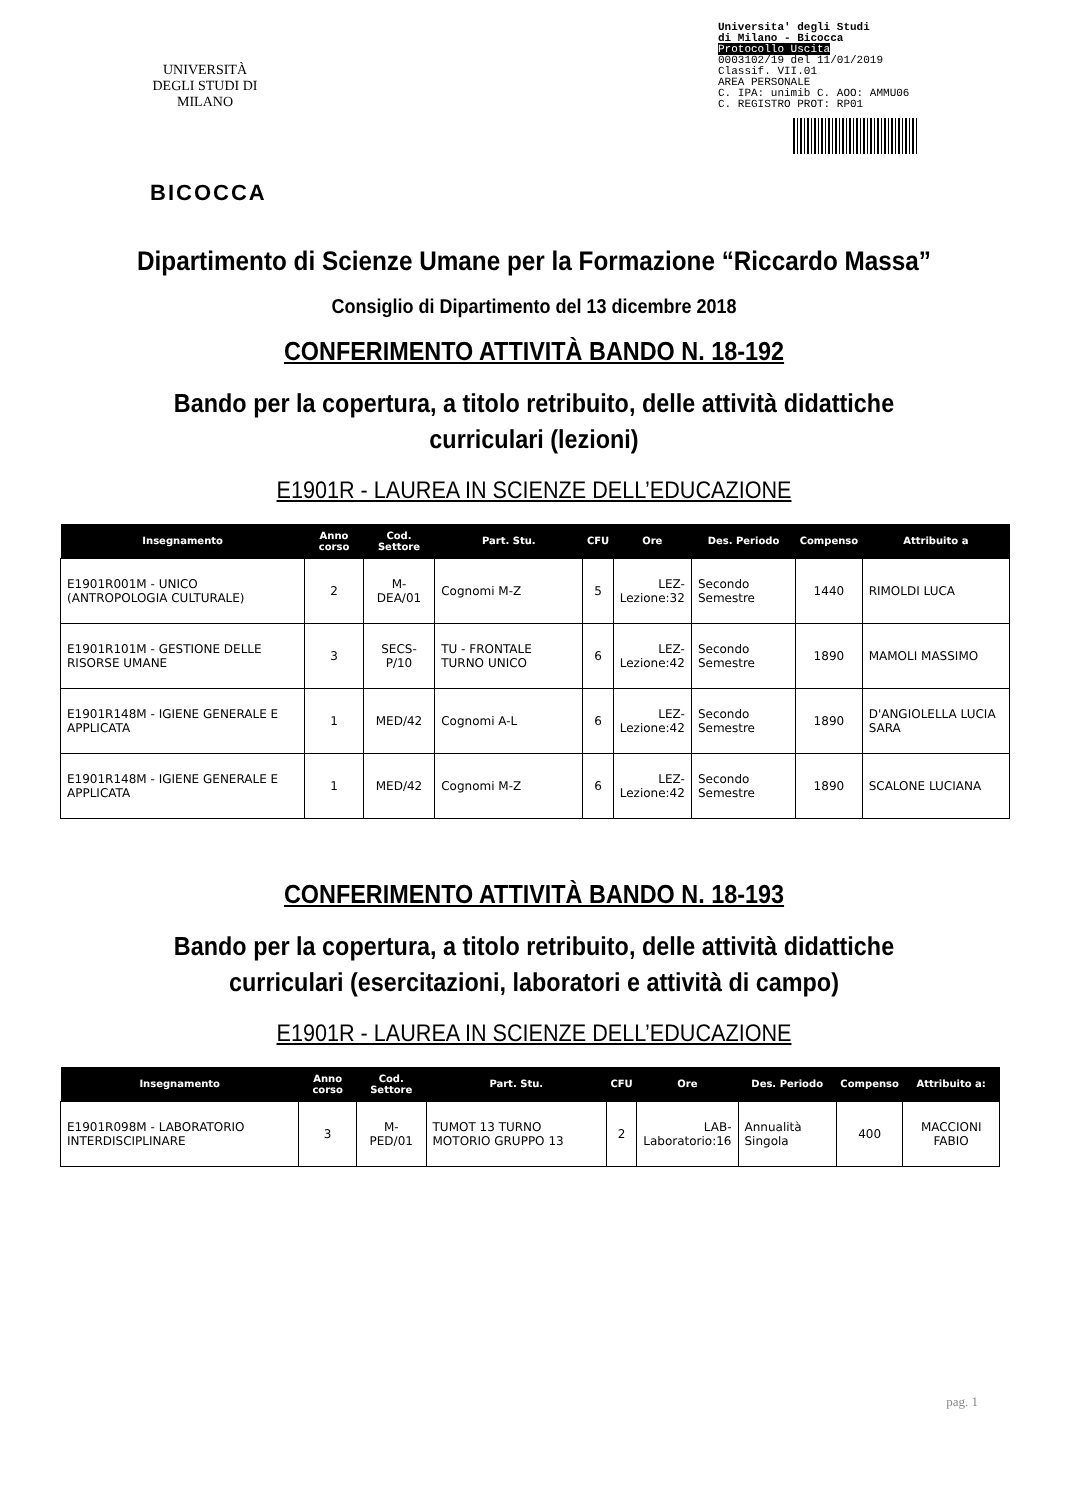UNIVERSITÀ DEGLI STUDI DI MILANO
BICOCCA
Universita' degli Studi
di Milano - Bicocca
Protocollo Uscita
0003102/19 del 11/01/2019
Classif. VII.01
AREA PERSONALE
C. IPA: unimib C. AOO: AMMU06
C. REGISTRO PROT: RP01
Dipartimento di Scienze Umane per la Formazione “Riccardo Massa”
Consiglio di Dipartimento del 13 dicembre 2018
CONFERIMENTO ATTIVITÀ BANDO N. 18-192
Bando per la copertura, a titolo retribuito, delle attività didattiche
curriculari (lezioni)
E1901R - LAUREA IN SCIENZE DELL’EDUCAZIONE
| Insegnamento | Anno corso | Cod. Settore | Part. Stu. | CFU | Ore | Des. Periodo | Compenso | Attribuito a |
| --- | --- | --- | --- | --- | --- | --- | --- | --- |
| E1901R001M - UNICO (ANTROPOLOGIA CULTURALE) | 2 | M-DEA/01 | Cognomi M-Z | 5 | LEZ- Lezione:32 | Secondo Semestre | 1440 | RIMOLDI LUCA |
| E1901R101M - GESTIONE DELLE RISORSE UMANE | 3 | SECS-P/10 | TU - FRONTALE TURNO UNICO | 6 | LEZ- Lezione:42 | Secondo Semestre | 1890 | MAMOLI MASSIMO |
| E1901R148M - IGIENE GENERALE E APPLICATA | 1 | MED/42 | Cognomi A-L | 6 | LEZ- Lezione:42 | Secondo Semestre | 1890 | D'ANGIOLELLA LUCIA SARA |
| E1901R148M - IGIENE GENERALE E APPLICATA | 1 | MED/42 | Cognomi M-Z | 6 | LEZ- Lezione:42 | Secondo Semestre | 1890 | SCALONE LUCIANA |
CONFERIMENTO ATTIVITÀ BANDO N. 18-193
Bando per la copertura, a titolo retribuito, delle attività didattiche
curriculari (esercitazioni, laboratori e attività di campo)
E1901R - LAUREA IN SCIENZE DELL’EDUCAZIONE
| Insegnamento | Anno corso | Cod. Settore | Part. Stu. | CFU | Ore | Des. Periodo | Compenso | Attribuito a: |
| --- | --- | --- | --- | --- | --- | --- | --- | --- |
| E1901R098M - LABORATORIO INTERDISCIPLINARE | 3 | M-PED/01 | TUMOT 13 TURNO MOTORIO GRUPPO 13 | 2 | LAB- Laboratorio:16 | Annualità Singola | 400 | MACCIONI FABIO |
pag. 1